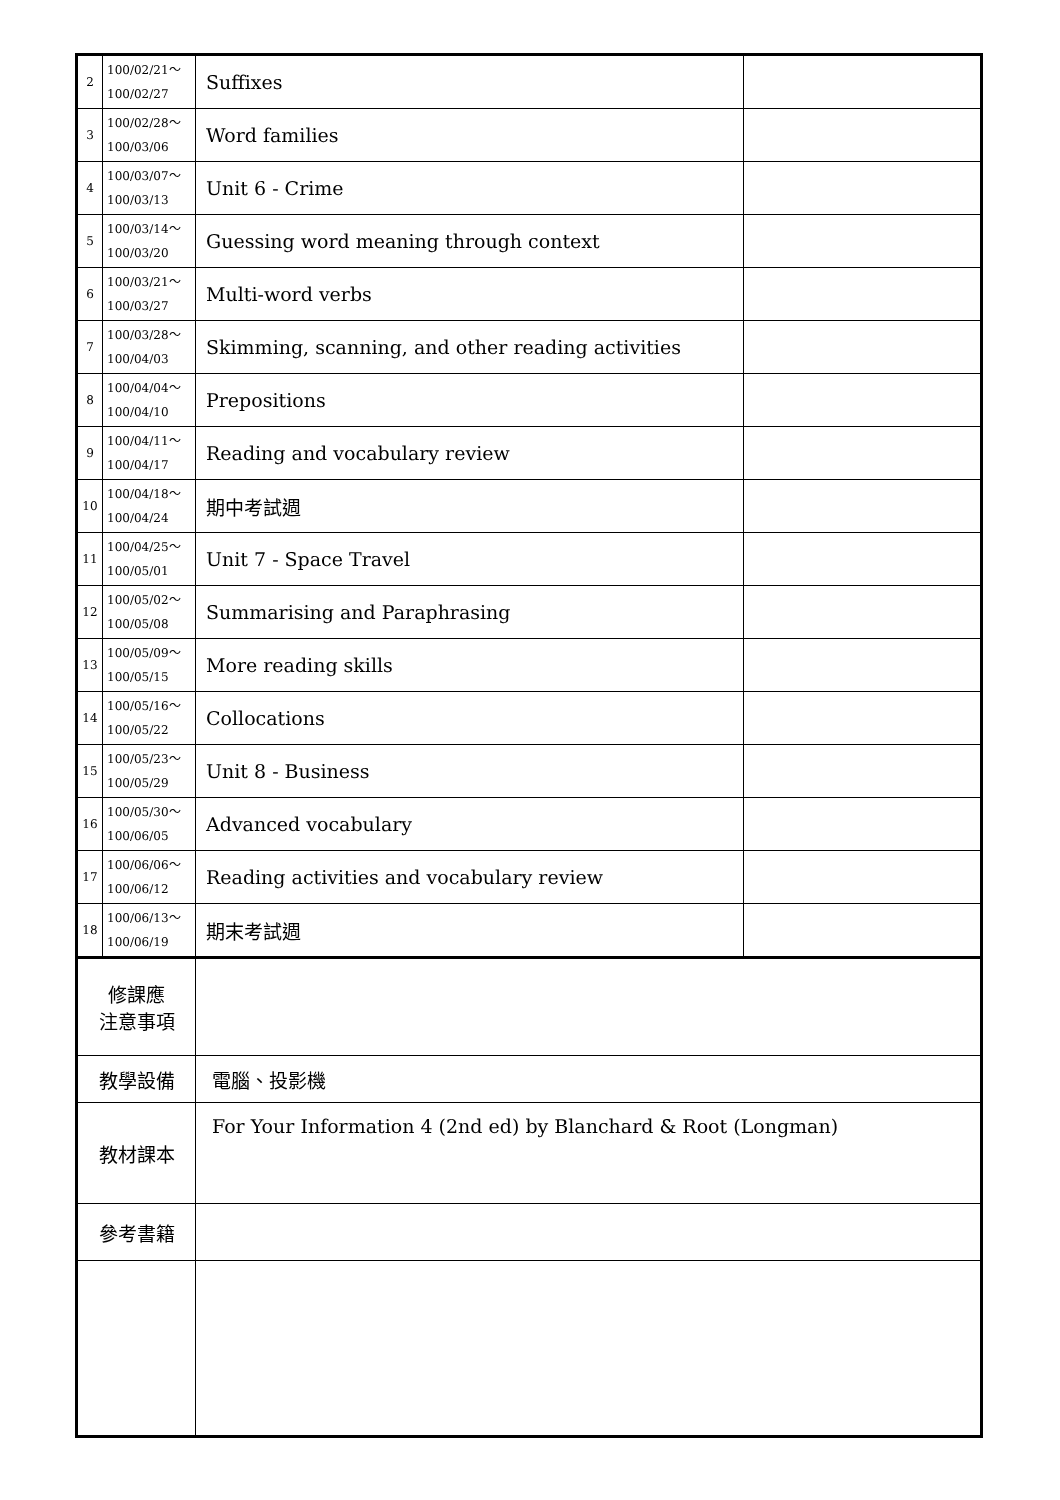| 2 | 100/02/21～ 100/02/27 | Suffixes | |
| 3 | 100/02/28～ 100/03/06 | Word families | |
| 4 | 100/03/07～ 100/03/13 | Unit 6 - Crime | |
| 5 | 100/03/14～ 100/03/20 | Guessing word meaning through context | |
| 6 | 100/03/21～ 100/03/27 | Multi-word verbs | |
| 7 | 100/03/28～ 100/04/03 | Skimming, scanning, and other reading activities | |
| 8 | 100/04/04～ 100/04/10 | Prepositions | |
| 9 | 100/04/11～ 100/04/17 | Reading and vocabulary review | |
| 10 | 100/04/18～ 100/04/24 | 期中考試週 | |
| 11 | 100/04/25～ 100/05/01 | Unit 7 - Space Travel | |
| 12 | 100/05/02～ 100/05/08 | Summarising and Paraphrasing | |
| 13 | 100/05/09～ 100/05/15 | More reading skills | |
| 14 | 100/05/16～ 100/05/22 | Collocations | |
| 15 | 100/05/23～ 100/05/29 | Unit 8 - Business | |
| 16 | 100/05/30～ 100/06/05 | Advanced vocabulary | |
| 17 | 100/06/06～ 100/06/12 | Reading activities and vocabulary review | |
| 18 | 100/06/13～ 100/06/19 | 期末考試週 | |
| 修課應 注意事項 | | | |
| 教學設備 | | 電腦、投影機 | |
| 教材課本 | | For Your Information 4 (2nd ed) by Blanchard & Root (Longman) | |
| 參考書籍 | | | |